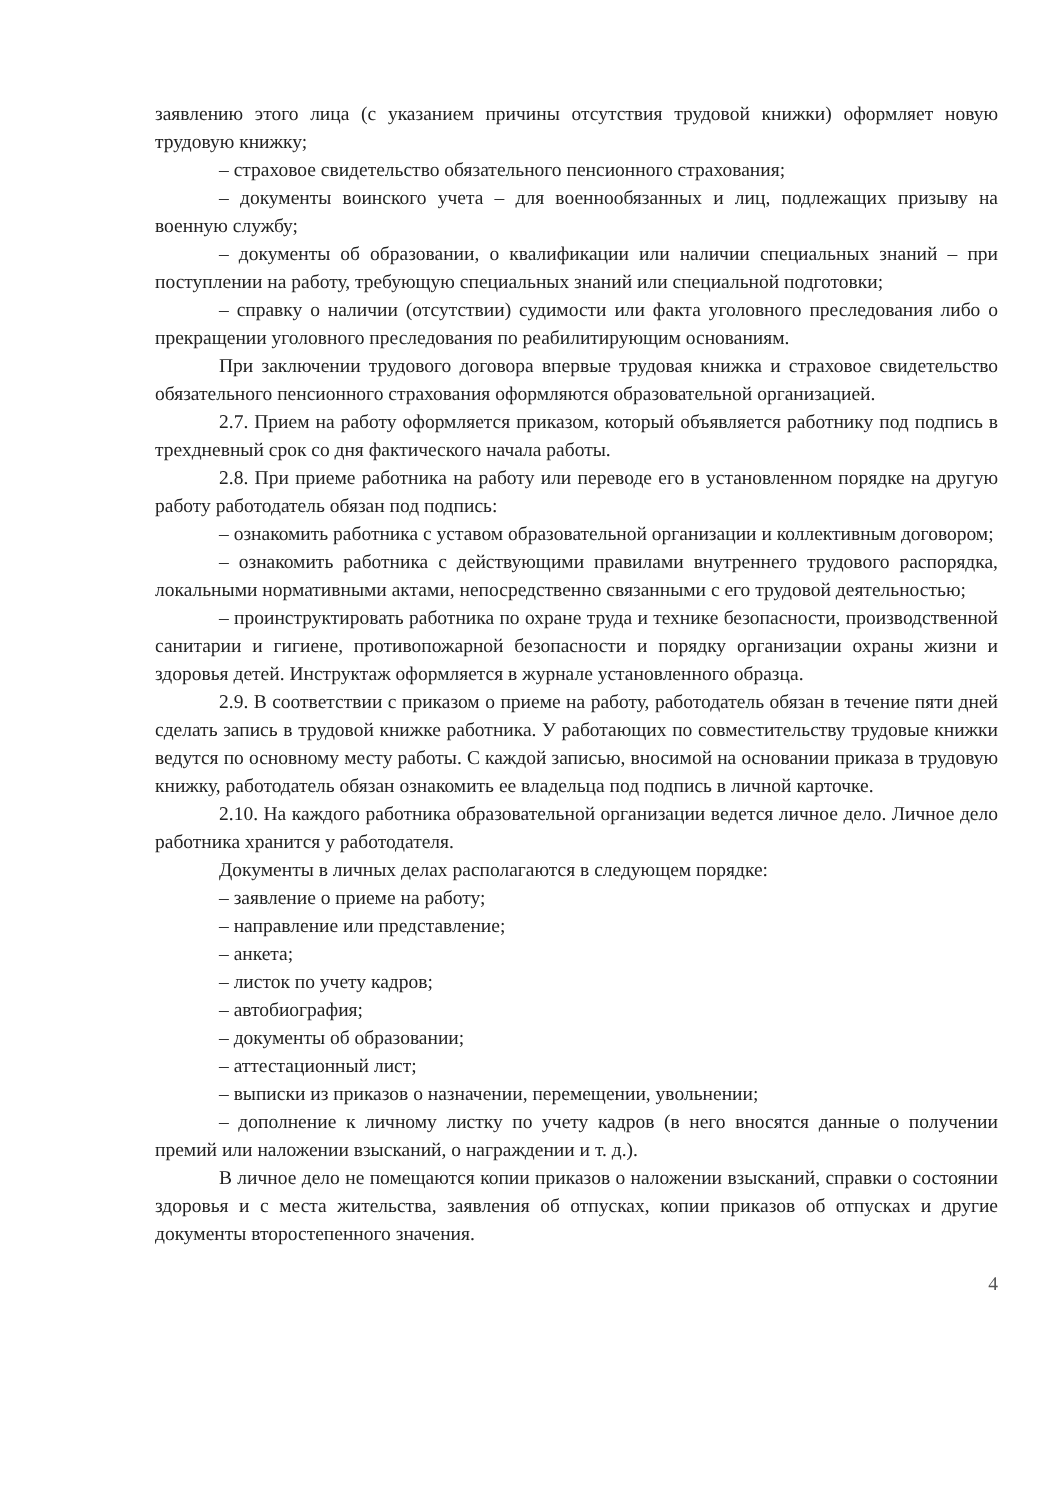заявлению этого лица (с указанием причины отсутствия трудовой книжки) оформляет новую трудовую книжку;
– страховое свидетельство обязательного пенсионного страхования;
– документы воинского учета – для военнообязанных и лиц, подлежащих призыву на военную службу;
– документы об образовании, о квалификации или наличии специальных знаний – при поступлении на работу, требующую специальных знаний или специальной подготовки;
– справку о наличии (отсутствии) судимости или факта уголовного преследования либо о прекращении уголовного преследования по реабилитирующим основаниям.
При заключении трудового договора впервые трудовая книжка и страховое свидетельство обязательного пенсионного страхования оформляются образовательной организацией.
2.7. Прием на работу оформляется приказом, который объявляется работнику под подпись в трехдневный срок со дня фактического начала работы.
2.8. При приеме работника на работу или переводе его в установленном порядке на другую работу работодатель обязан под подпись:
– ознакомить работника с уставом образовательной организации и коллективным договором;
– ознакомить работника с действующими правилами внутреннего трудового распорядка, локальными нормативными актами, непосредственно связанными с его трудовой деятельностью;
– проинструктировать работника по охране труда и технике безопасности, производственной санитарии и гигиене, противопожарной безопасности и порядку организации охраны жизни и здоровья детей. Инструктаж оформляется в журнале установленного образца.
2.9. В соответствии с приказом о приеме на работу, работодатель обязан в течение пяти дней сделать запись в трудовой книжке работника. У работающих по совместительству трудовые книжки ведутся по основному месту работы. С каждой записью, вносимой на основании приказа в трудовую книжку, работодатель обязан ознакомить ее владельца под подпись в личной карточке.
2.10. На каждого работника образовательной организации ведется личное дело. Личное дело работника хранится у работодателя.
Документы в личных делах располагаются в следующем порядке:
– заявление о приеме на работу;
– направление или представление;
– анкета;
– листок по учету кадров;
– автобиография;
– документы об образовании;
– аттестационный лист;
– выписки из приказов о назначении, перемещении, увольнении;
– дополнение к личному листку по учету кадров (в него вносятся данные о получении премий или наложении взысканий, о награждении и т. д.).
В личное дело не помещаются копии приказов о наложении взысканий, справки о состоянии здоровья и с места жительства, заявления об отпусках, копии приказов об отпусках и другие документы второстепенного значения.
4